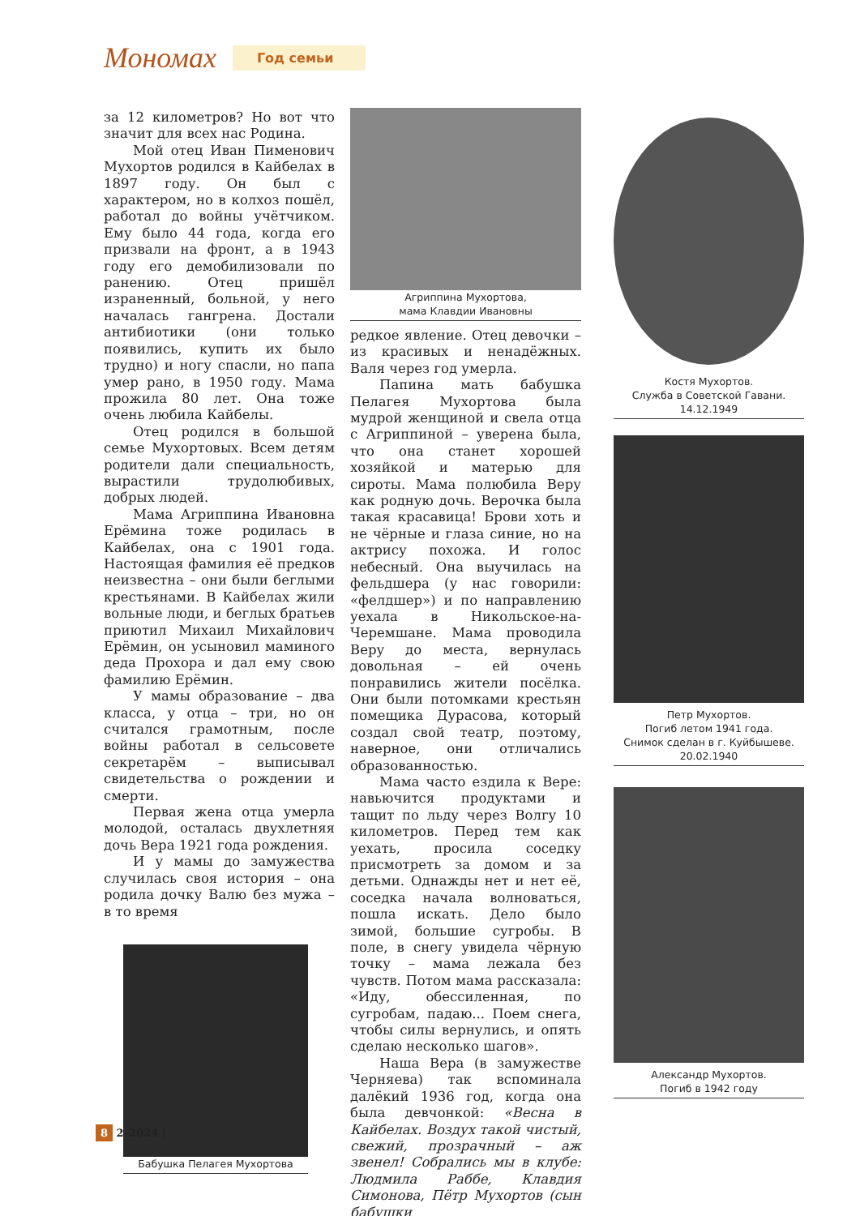Мономах
Год семьи
за 12 километров? Но вот что значит для всех нас Родина.
Мой отец Иван Пименович Мухортов родился в Кайбелах в 1897 году. Он был с характером, но в колхоз пошёл, работал до войны учётчиком. Ему было 44 года, когда его призвали на фронт, а в 1943 году его демобилизовали по ранению. Отец пришёл израненный, больной, у него началась гангрена. Достали антибиотики (они только появились, купить их было трудно) и ногу спасли, но папа умер рано, в 1950 году. Мама прожила 80 лет. Она тоже очень любила Кайбелы.
Отец родился в большой семье Мухортовых. Всем детям родители дали специальность, вырастили трудолюбивых, добрых людей.
Мама Агриппина Ивановна Ерёмина тоже родилась в Кайбелах, она с 1901 года. Настоящая фамилия её предков неизвестна – они были беглыми крестьянами. В Кайбелах жили вольные люди, и беглых братьев приютил Михаил Михайлович Ерёмин, он усыновил маминого деда Прохора и дал ему свою фамилию Ерёмин.
У мамы образование – два класса, у отца – три, но он считался грамотным, после войны работал в сельсовете секретарём – выписывал свидетельства о рождении и смерти.
Первая жена отца умерла молодой, осталась двухлетняя дочь Вера 1921 года рождения.
И у мамы до замужества случилась своя история – она родила дочку Валю без мужа – в то время
Бабушка Пелагея Мухортова
Агриппина Мухортова,
мама Клавдии Ивановны
редкое явление. Отец девочки – из красивых и ненадёжных. Валя через год умерла.
Папина мать бабушка Пелагея Мухортова была мудрой женщиной и свела отца с Агриппиной – уверена была, что она станет хорошей хозяйкой и матерью для сироты. Мама полюбила Веру как родную дочь. Верочка была такая красавица! Брови хоть и не чёрные и глаза синие, но на актрису похожа. И голос небесный. Она выучилась на фельдшера (у нас говорили: «фелдшер») и по направлению уехала в Никольское-на-Черемшане. Мама проводила Веру до места, вернулась довольная – ей очень понравились жители посёлка. Они были потомками крестьян помещика Дурасова, который создал свой театр, поэтому, наверное, они отличались образованностью.
Мама часто ездила к Вере: навьючится продуктами и тащит по льду через Волгу 10 километров. Перед тем как уехать, просила соседку присмотреть за домом и за детьми. Однажды нет и нет её, соседка начала волноваться, пошла искать. Дело было зимой, большие сугробы. В поле, в снегу увидела чёрную точку – мама лежала без чувств. Потом мама рассказала: «Иду, обессиленная, по сугробам, падаю... Поем снега, чтобы силы вернулись, и опять сделаю несколько шагов».
Наша Вера (в замужестве Черняева) так вспоминала далёкий 1936 год, когда она была девчонкой: «Весна в Кайбелах. Воздух такой чистый, свежий, прозрачный – аж звенел! Собрались мы в клубе: Людмила Раббе, Клавдия Симонова, Пётр Мухортов (сын бабушки
Костя Мухортов.
Служба в Советской Гавани.
14.12.1949
Петр Мухортов.
Погиб летом 1941 года.
Снимок сделан в г. Куйбышеве.
20.02.1940
Александр Мухортов.
Погиб в 1942 году
8 2–2024 |